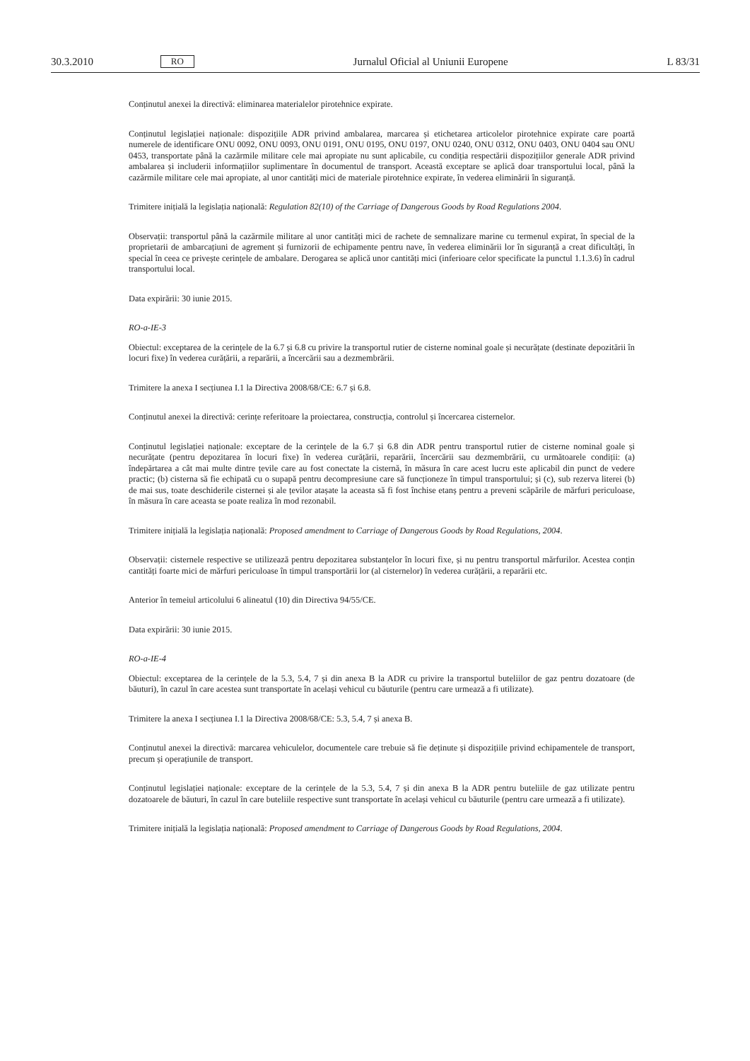30.3.2010 RO Jurnalul Oficial al Uniunii Europene L 83/31
Conținutul anexei la directivă: eliminarea materialelor pirotehnice expirate.
Conținutul legislației naționale: dispozițiile ADR privind ambalarea, marcarea și etichetarea articolelor pirotehnice expirate care poartă numerele de identificare ONU 0092, ONU 0093, ONU 0191, ONU 0195, ONU 0197, ONU 0240, ONU 0312, ONU 0403, ONU 0404 sau ONU 0453, transportate până la cazărmile militare cele mai apropiate nu sunt aplicabile, cu condiția respectării dispozițiilor generale ADR privind ambalarea și includerii informațiilor suplimentare în documentul de transport. Această exceptare se aplică doar transportului local, până la cazărmile militare cele mai apropiate, al unor cantități mici de materiale pirotehnice expirate, în vederea eliminării în siguranță.
Trimitere inițială la legislația națională: Regulation 82(10) of the Carriage of Dangerous Goods by Road Regulations 2004.
Observații: transportul până la cazărmile militare al unor cantități mici de rachete de semnalizare marine cu termenul expirat, în special de la proprietarii de ambarcațiuni de agrement și furnizorii de echipamente pentru nave, în vederea eliminării lor în siguranță a creat dificultăți, în special în ceea ce privește cerințele de ambalare. Derogarea se aplică unor cantități mici (inferioare celor specificate la punctul 1.1.3.6) în cadrul transportului local.
Data expirării: 30 iunie 2015.
RO-a-IE-3
Obiectul: exceptarea de la cerințele de la 6.7 și 6.8 cu privire la transportul rutier de cisterne nominal goale și necurățate (destinate depozitării în locuri fixe) în vederea curățării, a reparării, a încercării sau a dezmembrării.
Trimitere la anexa I secțiunea I.1 la Directiva 2008/68/CE: 6.7 și 6.8.
Conținutul anexei la directivă: cerințe referitoare la proiectarea, construcția, controlul și încercarea cisternelor.
Conținutul legislației naționale: exceptare de la cerințele de la 6.7 și 6.8 din ADR pentru transportul rutier de cisterne nominal goale și necurățate (pentru depozitarea în locuri fixe) în vederea curățării, reparării, încercării sau dezmembrării, cu următoarele condiții: (a) îndepărtarea a cât mai multe dintre țevile care au fost conectate la cisternă, în măsura în care acest lucru este aplicabil din punct de vedere practic; (b) cisterna să fie echipată cu o supapă pentru decompresiune care să funcționeze în timpul transportului; și (c), sub rezerva literei (b) de mai sus, toate deschiderile cisternei și ale țevilor atașate la aceasta să fi fost închise etanș pentru a preveni scăpările de mărfuri periculoase, în măsura în care aceasta se poate realiza în mod rezonabil.
Trimitere inițială la legislația națională: Proposed amendment to Carriage of Dangerous Goods by Road Regulations, 2004.
Observații: cisternele respective se utilizează pentru depozitarea substanțelor în locuri fixe, și nu pentru transportul mărfurilor. Acestea conțin cantități foarte mici de mărfuri periculoase în timpul transportării lor (al cisternelor) în vederea curățării, a reparării etc.
Anterior în temeiul articolului 6 alineatul (10) din Directiva 94/55/CE.
Data expirării: 30 iunie 2015.
RO-a-IE-4
Obiectul: exceptarea de la cerințele de la 5.3, 5.4, 7 și din anexa B la ADR cu privire la transportul buteliilor de gaz pentru dozatoare (de băuturi), în cazul în care acestea sunt transportate în același vehicul cu băuturile (pentru care urmează a fi utilizate).
Trimitere la anexa I secțiunea I.1 la Directiva 2008/68/CE: 5.3, 5.4, 7 și anexa B.
Conținutul anexei la directivă: marcarea vehiculelor, documentele care trebuie să fie deținute și dispozițiile privind echipamentele de transport, precum și operațiunile de transport.
Conținutul legislației naționale: exceptare de la cerințele de la 5.3, 5.4, 7 și din anexa B la ADR pentru buteliile de gaz utilizate pentru dozatoarele de băuturi, în cazul în care buteliile respective sunt transportate în același vehicul cu băuturile (pentru care urmează a fi utilizate).
Trimitere inițială la legislația națională: Proposed amendment to Carriage of Dangerous Goods by Road Regulations, 2004.